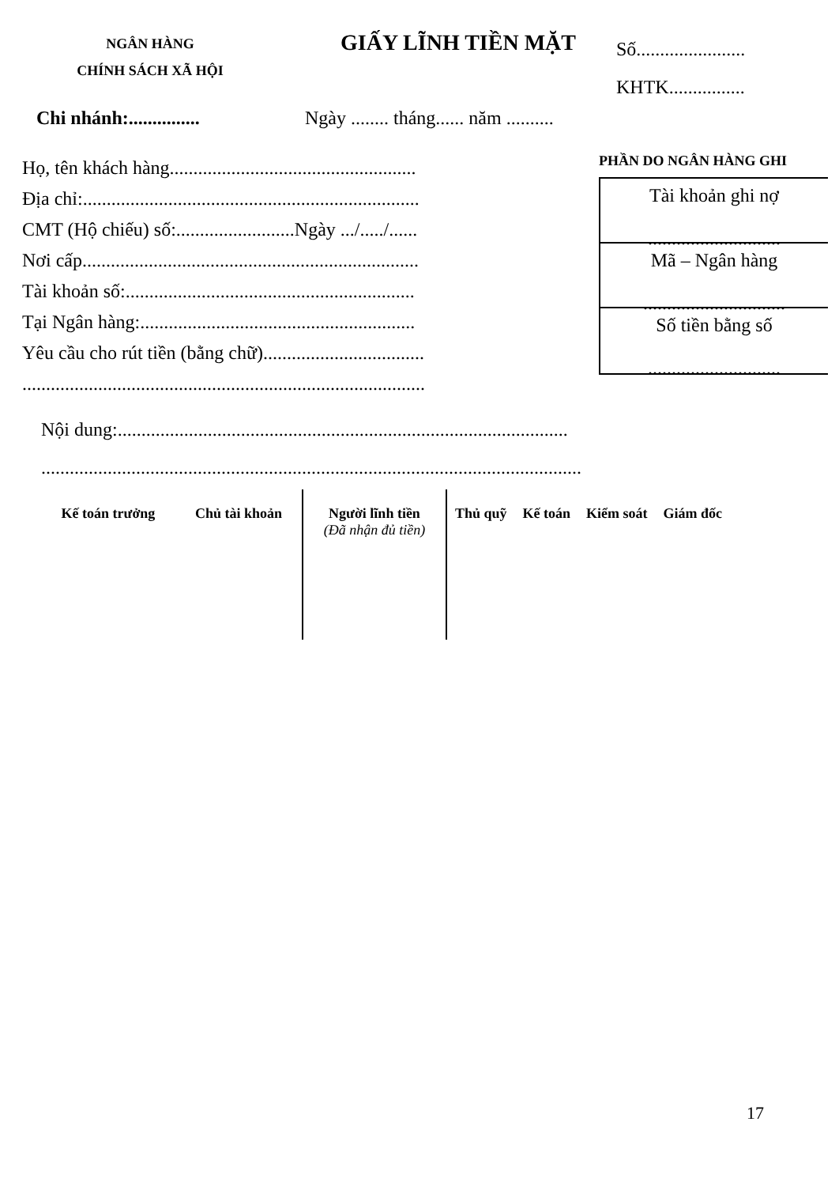NGÂN HÀNG
CHÍNH SÁCH XÃ HỘI
GIẤY LĨNH TIỀN MẶT
Số.......................
KHTK................
Chi nhánh:...............
Ngày ........ tháng...... năm ..........
Họ, tên khách hàng....................................................
Địa chỉ:.......................................................................
CMT (Hộ chiếu) số:.........................Ngày .../...../......
Nơi cấp.......................................................................
Tài khoản số:.............................................................
Tại Ngân hàng:..........................................................
Yêu cầu cho rút tiền (bằng chữ)..................................
.....................................................................................
PHẦN DO NGÂN HÀNG GHI
Tài khoản ghi nợ
............................
Mã – Ngân hàng
..............................
Số tiền bằng số
............................
Nội dung:...............................................................................................
..................................................................................................................
| Kế toán trưởng | Chủ tài khoản | Người lĩnh tiền (Đã nhận đủ tiền) | Thủ quỹ | Kế toán | Kiểm soát | Giám đốc |
17